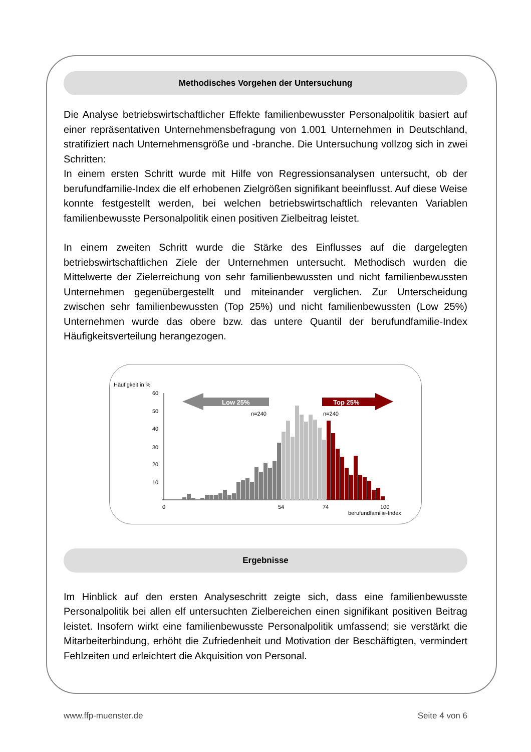Methodisches Vorgehen der Untersuchung
Die Analyse betriebswirtschaftlicher Effekte familienbewusster Personalpolitik basiert auf einer repräsentativen Unternehmensbefragung von 1.001 Unternehmen in Deutschland, stratifiziert nach Unternehmensgröße und -branche. Die Untersuchung vollzog sich in zwei Schritten:
In einem ersten Schritt wurde mit Hilfe von Regressionsanalysen untersucht, ob der berufundfamilie-Index die elf erhobenen Zielgrößen signifikant beeinflusst. Auf diese Weise konnte festgestellt werden, bei welchen betriebswirtschaftlich relevanten Variablen familienbewusste Personalpolitik einen positiven Zielbeitrag leistet.
In einem zweiten Schritt wurde die Stärke des Einflusses auf die dargelegten betriebswirtschaftlichen Ziele der Unternehmen untersucht. Methodisch wurden die Mittelwerte der Zielerreichung von sehr familienbewussten und nicht familienbewussten Unternehmen gegenübergestellt und miteinander verglichen. Zur Unterscheidung zwischen sehr familienbewussten (Top 25%) und nicht familienbewussten (Low 25%) Unternehmen wurde das obere bzw. das untere Quantil der berufundfamilie-Index Häufigkeitsverteilung herangezogen.
Häufigkeit in %
60
50
40
30
20
10
Low 25%
Top 25%
n=240
n=240
0
54
74
100
berufundfamilie-Index
Ergebnisse
Im Hinblick auf den ersten Analyseschritt zeigte sich, dass eine familienbewusste Personalpolitik bei allen elf untersuchten Zielbereichen einen signifikant positiven Beitrag leistet. Insofern wirkt eine familienbewusste Personalpolitik umfassend; sie verstärkt die Mitarbeiterbindung, erhöht die Zufriedenheit und Motivation der Beschäftigten, vermindert Fehlzeiten und erleichtert die Akquisition von Personal.
www.ffp-muenster.de Seite 4 von 6